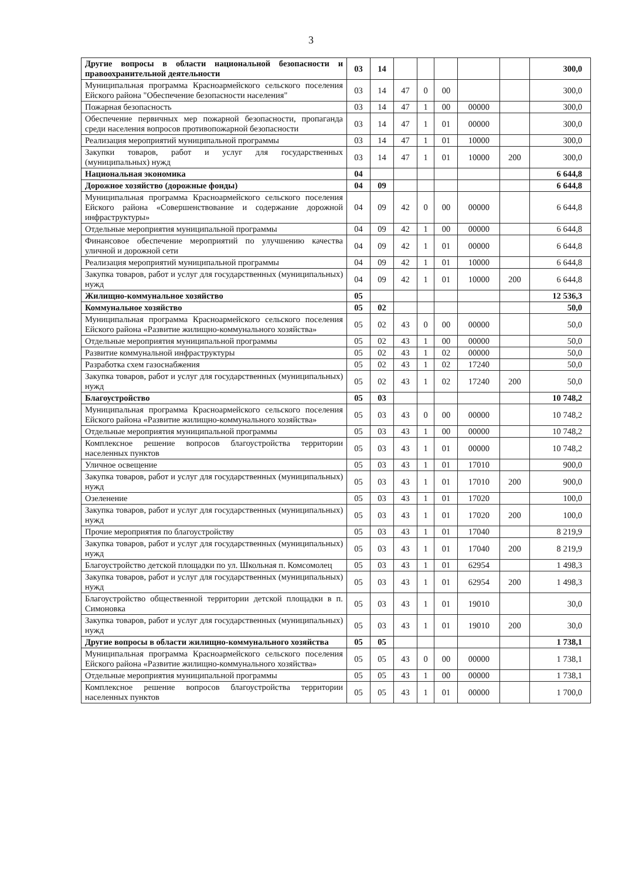3
| Другие вопросы в области национальной безопасности и правоохранительной деятельности | 03 | 14 | | | | | | 300,0 |
| Муниципальная программа Красноармейского сельского поселения Ейского района "Обеспечение безопасности населения" | 03 | 14 | 47 | 0 | 00 | | | 300,0 |
| Пожарная безопасность | 03 | 14 | 47 | 1 | 00 | 00000 | | 300,0 |
| Обеспечение первичных мер пожарной безопасности, пропаганда среди населения вопросов противопожарной безопасности | 03 | 14 | 47 | 1 | 01 | 00000 | | 300,0 |
| Реализация мероприятий муниципальной программы | 03 | 14 | 47 | 1 | 01 | 10000 | | 300,0 |
| Закупки товаров, работ и услуг для государственных (муниципальных) нужд | 03 | 14 | 47 | 1 | 01 | 10000 | 200 | 300,0 |
| Национальная экономика | 04 | | | | | | | 6 644,8 |
| Дорожное хозяйство (дорожные фонды) | 04 | 09 | | | | | | 6 644,8 |
| Муниципальная программа Красноармейского сельского поселения Ейского района «Совершенствование и содержание дорожной инфраструктуры» | 04 | 09 | 42 | 0 | 00 | 00000 | | 6 644,8 |
| Отдельные мероприятия муниципальной программы | 04 | 09 | 42 | 1 | 00 | 00000 | | 6 644,8 |
| Финансовое обеспечение мероприятий по улучшению качества уличной и дорожной сети | 04 | 09 | 42 | 1 | 01 | 00000 | | 6 644,8 |
| Реализация мероприятий муниципальной программы | 04 | 09 | 42 | 1 | 01 | 10000 | | 6 644,8 |
| Закупка товаров, работ и услуг для государственных (муниципальных) нужд | 04 | 09 | 42 | 1 | 01 | 10000 | 200 | 6 644,8 |
| Жилищно-коммунальное хозяйство | 05 | | | | | | | 12 536,3 |
| Коммунальное хозяйство | 05 | 02 | | | | | | 50,0 |
| Муниципальная программа Красноармейского сельского поселения Ейского района «Развитие жилищно-коммунального хозяйства» | 05 | 02 | 43 | 0 | 00 | 00000 | | 50,0 |
| Отдельные мероприятия муниципальной программы | 05 | 02 | 43 | 1 | 00 | 00000 | | 50,0 |
| Развитие коммунальной инфраструктуры | 05 | 02 | 43 | 1 | 02 | 00000 | | 50,0 |
| Разработка схем газоснабжения | 05 | 02 | 43 | 1 | 02 | 17240 | | 50,0 |
| Закупка товаров, работ и услуг для государственных (муниципальных) нужд | 05 | 02 | 43 | 1 | 02 | 17240 | 200 | 50,0 |
| Благоустройство | 05 | 03 | | | | | | 10 748,2 |
| Муниципальная программа Красноармейского сельского поселения Ейского района «Развитие жилищно-коммунального хозяйства» | 05 | 03 | 43 | 0 | 00 | 00000 | | 10 748,2 |
| Отдельные мероприятия муниципальной программы | 05 | 03 | 43 | 1 | 00 | 00000 | | 10 748,2 |
| Комплексное решение вопросов благоустройства территории населенных пунктов | 05 | 03 | 43 | 1 | 01 | 00000 | | 10 748,2 |
| Уличное освещение | 05 | 03 | 43 | 1 | 01 | 17010 | | 900,0 |
| Закупка товаров, работ и услуг для государственных (муниципальных) нужд | 05 | 03 | 43 | 1 | 01 | 17010 | 200 | 900,0 |
| Озеленение | 05 | 03 | 43 | 1 | 01 | 17020 | | 100,0 |
| Закупка товаров, работ и услуг для государственных (муниципальных) нужд | 05 | 03 | 43 | 1 | 01 | 17020 | 200 | 100,0 |
| Прочие мероприятия по благоустройству | 05 | 03 | 43 | 1 | 01 | 17040 | | 8 219,9 |
| Закупка товаров, работ и услуг для государственных (муниципальных) нужд | 05 | 03 | 43 | 1 | 01 | 17040 | 200 | 8 219,9 |
| Благоустройство детской площадки по ул. Школьная п. Комсомолец | 05 | 03 | 43 | 1 | 01 | 62954 | | 1 498,3 |
| Закупка товаров, работ и услуг для государственных (муниципальных) нужд | 05 | 03 | 43 | 1 | 01 | 62954 | 200 | 1 498,3 |
| Благоустройство общественной территории детской площадки в п. Симоновка | 05 | 03 | 43 | 1 | 01 | 19010 | | 30,0 |
| Закупка товаров, работ и услуг для государственных (муниципальных) нужд | 05 | 03 | 43 | 1 | 01 | 19010 | 200 | 30,0 |
| Другие вопросы в области жилищно-коммунального хозяйства | 05 | 05 | | | | | | 1 738,1 |
| Муниципальная программа Красноармейского сельского поселения Ейского района «Развитие жилищно-коммунального хозяйства» | 05 | 05 | 43 | 0 | 00 | 00000 | | 1 738,1 |
| Отдельные мероприятия муниципальной программы | 05 | 05 | 43 | 1 | 00 | 00000 | | 1 738,1 |
| Комплексное решение вопросов благоустройства территории населенных пунктов | 05 | 05 | 43 | 1 | 01 | 00000 | | 1 700,0 |